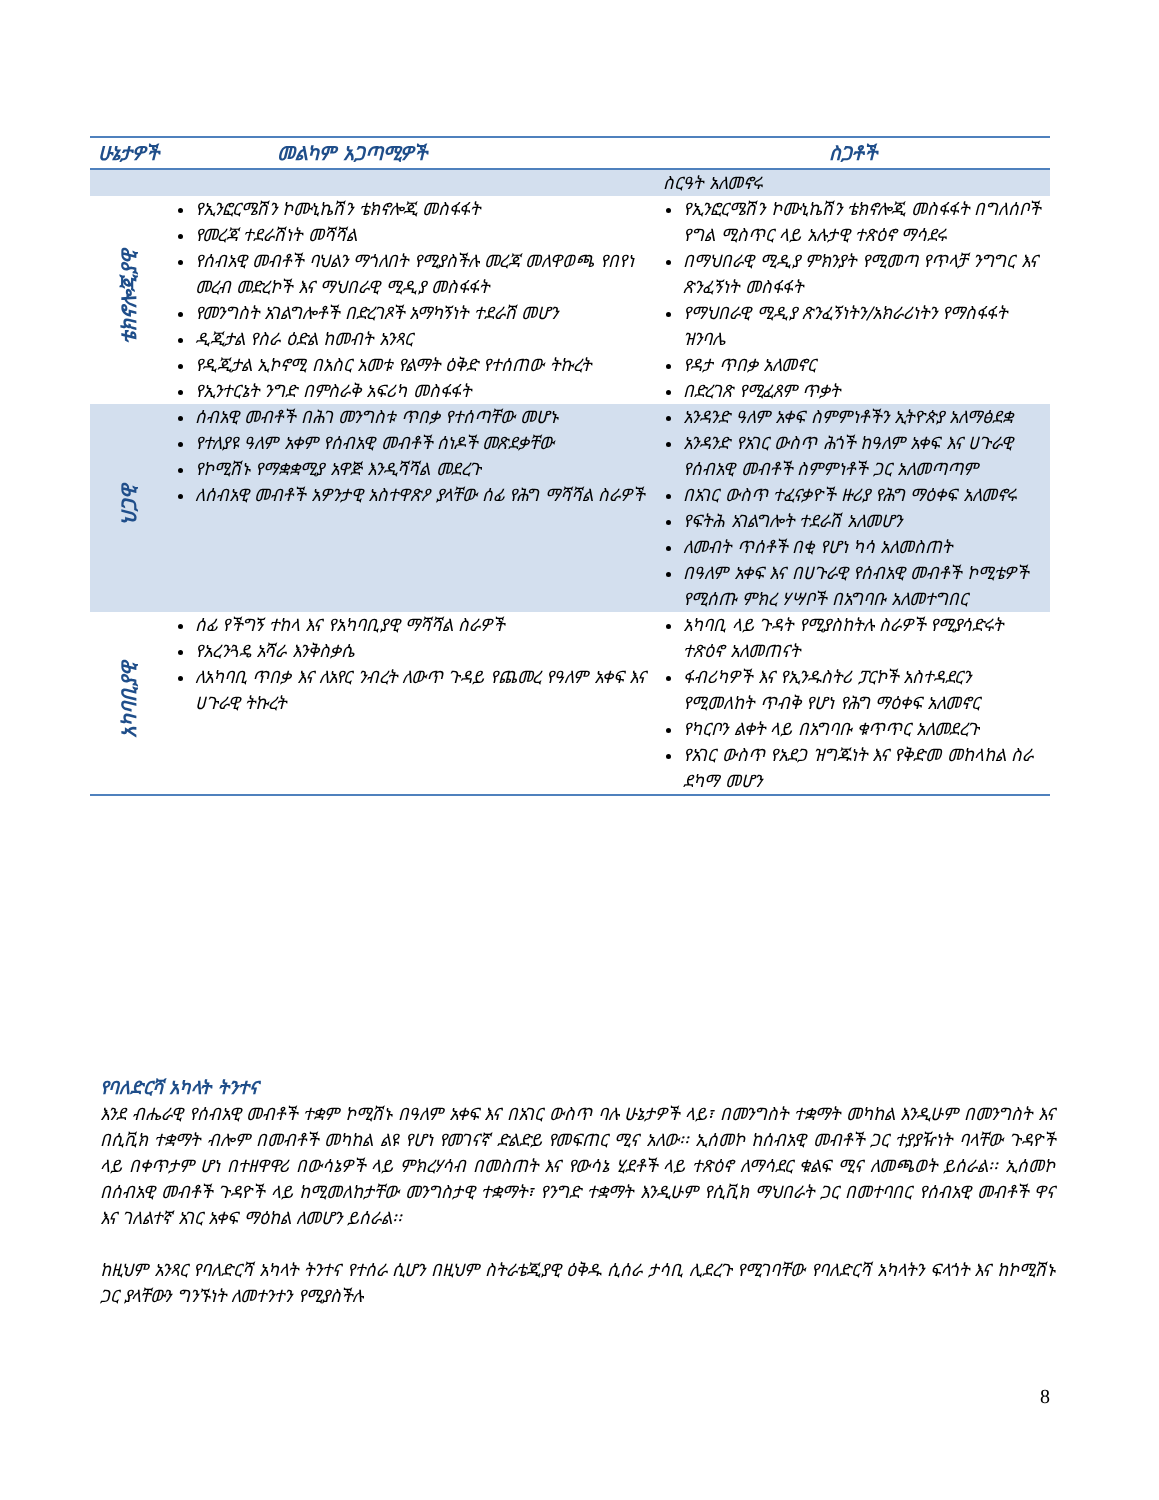| ሁኔታዎች | መልካም አጋጣሚዎች | ስጋቶች |
| --- | --- | --- |
| | | ስርዓት አለመኖሩ |
| ቴክኖሎጂያዊ | የኢንፎርሜሽን ኮሙኒኬሽን ቴክኖሎጂ መስፋፋት የመረጃ ተደራሽነት መሻሻል የሰብአዊ መብቶች ባህልን ማጎለበት የሚያስችሉ መረጃ መለዋወጫ የበየነ መረብ መድረኮች እና ማህበራዊ ሚዲያ መስፋፋት የመንግስት አገልግሎቶች በድረገጾች አማካኝነት ተደራሽ መሆን ዲጂታል የስራ ዕድል ከመብት አንጻር የዲጂታል ኢኮኖሚ በአስር አመቱ የልማት ዕቅድ የተሰጠው ትኩረት የኢንተርኔት ንግድ በምስራቅ አፍሪካ መስፋፋት | የኢንፎርሜሽን ኮሙኒኬሽን ቴክኖሎጂ መስፋፋት በግለሰቦች የግል ሚስጥር ላይ አሉታዊ ተጽዕኖ ማሳደሩ በማህበራዊ ሚዲያ ምክንያት የሚመጣ የጥላቻ ንግግር እና ጽንፈኝነት መስፋፋት የማህበራዊ ሚዲያ ጽንፈኝነትን/አክራሪነትን የማስፋፋት ዝንባሌ የዳታ ጥበቃ አለመኖር በድረገጽ የሚፈጸም ጥቃት |
| ህጋዊ | ሰብአዊ መብቶች በሕገ መንግስቱ ጥበቃ የተሰጣቸው መሆኑ የተለያዩ ዓለም አቀም የሰብአዊ መብቶች ሰነዶች መጽደቃቸው የኮሚሽኑ የማቋቋሚያ አዋጅ እንዲሻሻል መደረጉ ለሰብአዊ መብቶች አዎንታዊ አስተዋጽዖ ያላቸው ሰፊ የሕግ ማሻሻል ስራዎች | አንዳንድ ዓለም አቀፍ ስምምነቶችን ኢትዮጵያ አለማፅደቋ አንዳንድ የአገር ውስጥ ሕጎች ከዓለም አቀፍ እና ሀጉራዊ የሰብአዊ መብቶች ስምምነቶች ጋር አለመጣጣም በአገር ውስጥ ተፈናቃዮች ዙሪያ የሕግ ማዕቀፍ አለመኖሩ የፍትሕ አገልግሎት ተደራሽ አለመሆን ለመብት ጥሰቶች በቂ የሆነ ካሳ አለመስጠት በዓለም አቀፍ እና በሀጉራዊ የሰብአዊ መብቶች ኮሚቴዎች የሚሰጡ ምክረ ሃሣቦች በአግባቡ አለመተግበር |
| አካባቢያዊ | ሰፊ የችግኝ ተከላ እና የአካባቢያዊ ማሻሻል ስራዎች የአረንጓዴ አሻራ እንቅስቃሴ ለአካባቢ ጥበቃ እና ለአየር ንብረት ለውጥ ጉዳይ የጨመረ የዓለም አቀፍ እና ሀጉራዊ ትኩረት | አካባቢ ላይ ጉዳት የሚያስከትሉ ስራዎች የሚያሳድሩት ተጽዕኖ አለመጠናት ፋብሪካዎች እና የኢንዱስትሪ ፓርኮች አስተዳደርን የሚመለከት ጥብቅ የሆነ የሕግ ማዕቀፍ አለመኖር የካርቦን ልቀት ላይ በአግባቡ ቁጥጥር አለመደረጉ የአገር ውስጥ የአደጋ ዝግጁነት እና የቅድመ መከላከል ስራ ደካማ መሆን |
የባለድርሻ አካላት ትንተና
እንደ ብሔራዊ የሰብአዊ መብቶች ተቋም ኮሚሽኑ በዓለም አቀፍ እና በአገር ውስጥ ባሉ ሁኔታዎች ላይ፣ በመንግስት ተቋማት መካከል እንዲሁም በመንግስት እና በሲቪክ ተቋማት ብሎም በመብቶች መካከል ልዩ የሆነ የመገናኛ ድልድይ የመፍጠር ሚና አለው፡፡ ኢሰመኮ ከሰብአዊ መብቶች ጋር ተያያዥነት ባላቸው ጉዳዮች ላይ በቀጥታም ሆነ በተዘዋዋሪ በውሳኔዎች ላይ ምክረሃሳብ በመስጠት እና የውሳኔ ሂደቶች ላይ ተጽዕኖ ለማሳደር ቁልፍ ሚና ለመጫወት ይሰራል፡፡ ኢሰመኮ በሰብአዊ መብቶች ጉዳዮች ላይ ከሚመለከታቸው መንግስታዊ ተቋማት፣ የንግድ ተቋማት እንዲሁም የሲቪክ ማህበራት ጋር በመተባበር የሰብአዊ መብቶች ዋና እና ገለልተኛ አገር አቀፍ ማዕከል ለመሆን ይሰራል፡፡
ከዚህም አንጻር የባለድርሻ አካላት ትንተና የተሰራ ሲሆን በዚህም ስትራቴጂያዊ ዕቅዱ ሲሰራ ታሳቢ ሊደረጉ የሚገባቸው የባለድርሻ አካላትን ፍላጎት እና ከኮሚሽኑ ጋር ያላቸውን ግንኙነት ለመተንተን የሚያስችሉ
8